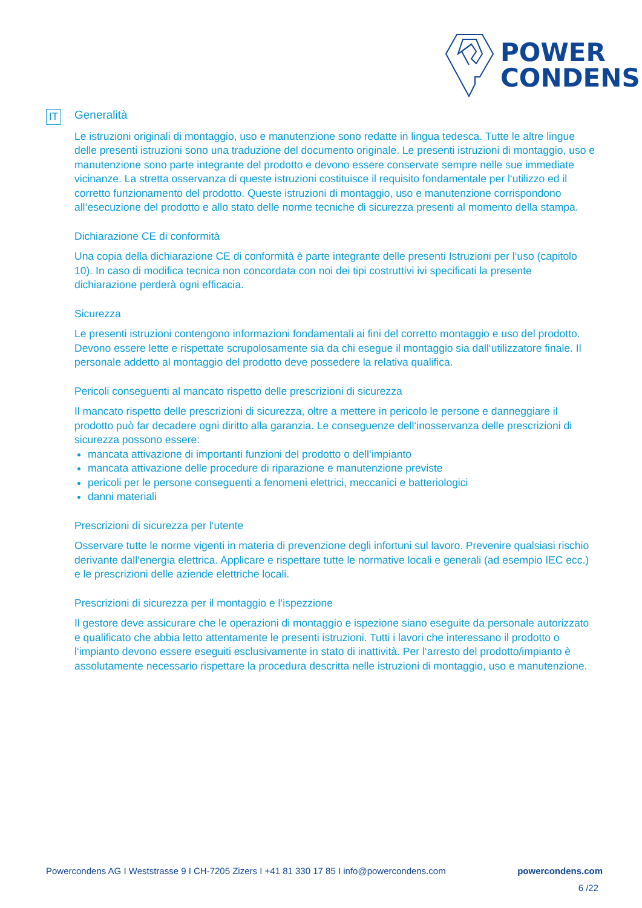POWER
CONDENS
IT
Generalità
Le istruzioni originali di montaggio, uso e manutenzione sono redatte in lingua tedesca. Tutte le altre lingue delle presenti istruzioni sono una traduzione del documento originale. Le presenti istruzioni di montaggio, uso e manutenzione sono parte integrante del prodotto e devono essere conservate sempre nelle sue immediate vicinanze. La stretta osservanza di queste istruzioni costituisce il requisito fondamentale per l‘utilizzo ed il corretto funzionamento del prodotto. Queste istruzioni di montaggio, uso e manutenzione corrispondono all‘esecuzione del prodotto e allo stato delle norme tecniche di sicurezza presenti al momento della stampa.
Dichiarazione CE di conformità
Una copia della dichiarazione CE di conformità è parte integrante delle presenti Istruzioni per l‘uso (capitolo 10). In caso di modifica tecnica non concordata con noi dei tipi costruttivi ivi specificati la presente dichiarazione perderà ogni efficacia.
Sicurezza
Le presenti istruzioni contengono informazioni fondamentali ai fini del corretto montaggio e uso del prodotto. Devono essere lette e rispettate scrupolosamente sia da chi esegue il montaggio sia dall‘utilizzatore finale. Il personale addetto al montaggio del prodotto deve possedere la relativa qualifica.
Pericoli conseguenti al mancato rispetto delle prescrizioni di sicurezza
Il mancato rispetto delle prescrizioni di sicurezza, oltre a mettere in pericolo le persone e danneggiare il prodotto può far decadere ogni diritto alla garanzia. Le conseguenze dell‘inosservanza delle prescrizioni di sicurezza possono essere:
mancata attivazione di importanti funzioni del prodotto o dell‘impianto
mancata attivazione delle procedure di riparazione e manutenzione previste
pericoli per le persone conseguenti a fenomeni elettrici, meccanici e batteriologici
danni materiali
Prescrizioni di sicurezza per l‘utente
Osservare tutte le norme vigenti in materia di prevenzione degli infortuni sul lavoro. Prevenire qualsiasi rischio derivante dall‘energia elettrica. Applicare e rispettare tutte le normative locali e generali (ad esempio IEC ecc.) e le prescrizioni delle aziende elettriche locali.
Prescrizioni di sicurezza per il montaggio e l‘ispezzione
Il gestore deve assicurare che le operazioni di montaggio e ispezione siano eseguite da personale autorizzato e qualificato che abbia letto attentamente le presenti istruzioni. Tutti i lavori che interessano il prodotto o l‘impianto devono essere eseguiti esclusivamente in stato di inattività. Per l‘arresto del prodotto/impianto è assolutamente necessario rispettare la procedura descritta nelle istruzioni di montaggio, uso e manutenzione.
Powercondens AG I Weststrasse 9 I CH-7205 Zizers I +41 81 330 17 85 I info@powercondens.com powercondens.com
6 /22